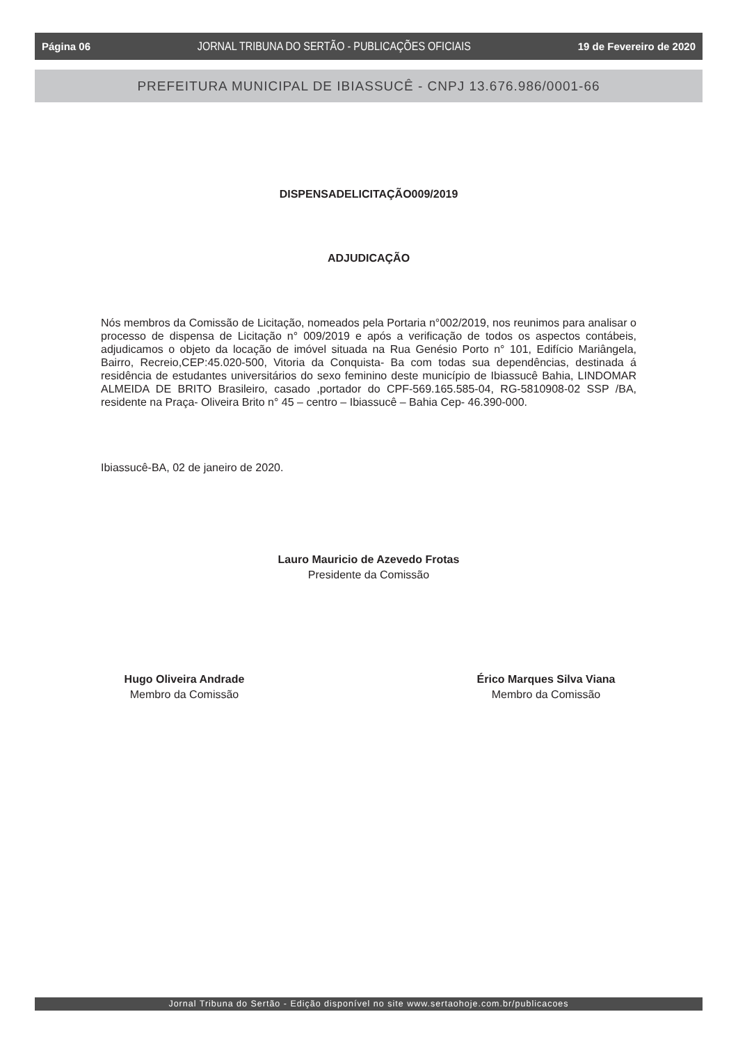Página 06 JORNAL TRIBUNA DO SERTÃO - PUBLICAÇÕES OFICIAIS 19 de Fevereiro de 2020
PREFEITURA MUNICIPAL DE IBIASSUCÊ - CNPJ 13.676.986/0001-66
DISPENSADELICITAÇÃO009/2019
ADJUDICAÇÃO
Nós membros da Comissão de Licitação, nomeados pela Portaria n°002/2019, nos reunimos para analisar o processo de dispensa de Licitação n° 009/2019 e após a verificação de todos os aspectos contábeis, adjudicamos o objeto da locação de imóvel situada na Rua Genésio Porto n° 101, Edifício Mariângela, Bairro, Recreio,CEP:45.020-500, Vitoria da Conquista- Ba com todas sua dependências, destinada á residência de estudantes universitários do sexo feminino deste município de Ibiassucê Bahia, LINDOMAR ALMEIDA DE BRITO Brasileiro, casado ,portador do CPF-569.165.585-04, RG-5810908-02 SSP /BA, residente na Praça- Oliveira Brito n° 45 – centro – Ibiassucê – Bahia Cep- 46.390-000.
Ibiassucê-BA, 02 de janeiro de 2020.
Lauro Mauricio de Azevedo Frotas
Presidente da Comissão
Hugo Oliveira Andrade
Membro da Comissão
Érico Marques Silva Viana
Membro da Comissão
Jornal Tribuna do Sertão - Edição disponível no site www.sertaohoje.com.br/publicacoes